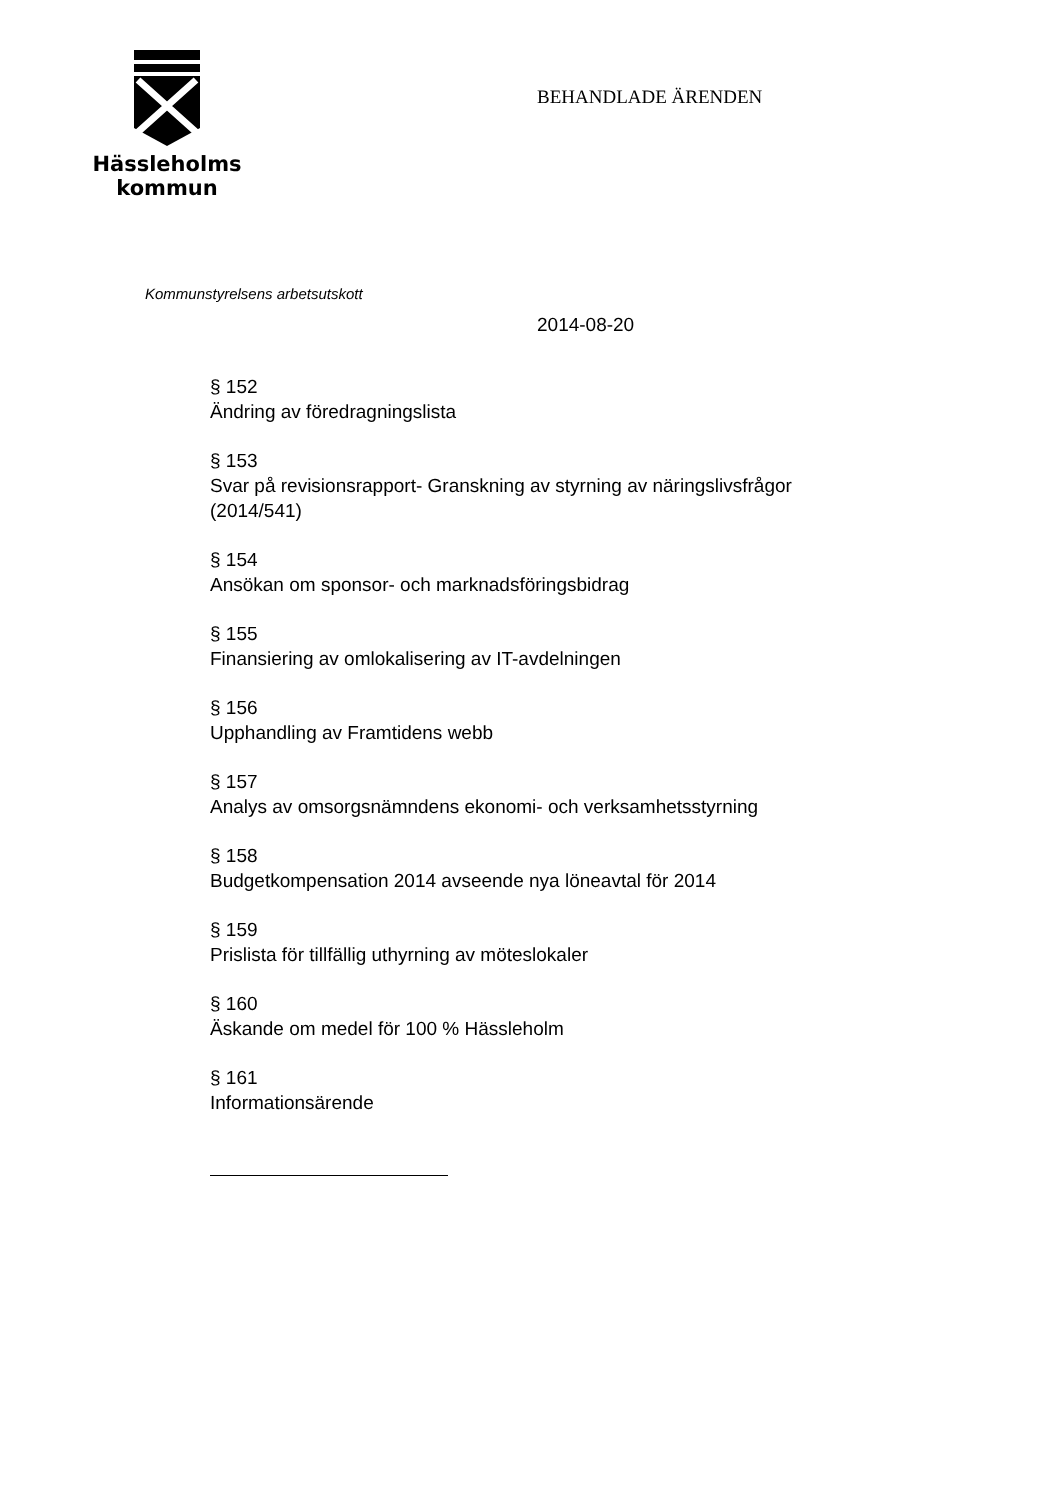Hässleholms
kommun
BEHANDLADE ÄRENDEN
Kommunstyrelsens arbetsutskott
2014-08-20
§ 152
Ändring av föredragningslista
§ 153
Svar på revisionsrapport- Granskning av styrning av näringslivsfrågor
(2014/541)
§ 154
Ansökan om sponsor- och marknadsföringsbidrag
§ 155
Finansiering av omlokalisering av IT-avdelningen
§ 156
Upphandling av Framtidens webb
§ 157
Analys av omsorgsnämndens ekonomi- och verksamhetsstyrning
§ 158
Budgetkompensation 2014 avseende nya löneavtal för 2014
§ 159
Prislista för tillfällig uthyrning av möteslokaler
§ 160
Äskande om medel för 100 % Hässleholm
§ 161
Informationsärende